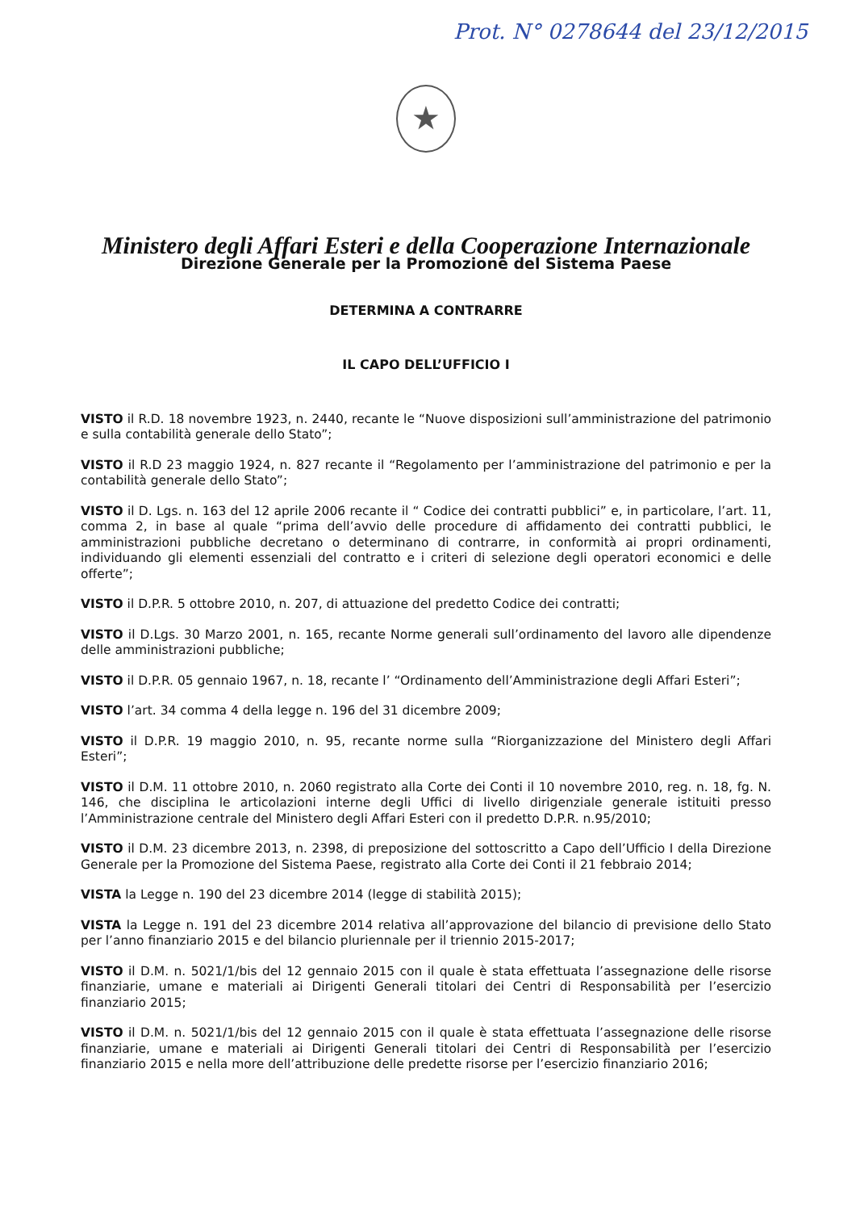Prot. N° 0278644 del 23/12/2015
★
Ministero degli Affari Esteri e della Cooperazione Internazionale
Direzione Generale per la Promozione del Sistema Paese
DETERMINA A CONTRARRE
IL CAPO DELL’UFFICIO I
VISTO il R.D. 18 novembre 1923, n. 2440, recante le “Nuove disposizioni sull’amministrazione del patrimonio e sulla contabilità generale dello Stato”;
VISTO il R.D 23 maggio 1924, n. 827 recante il “Regolamento per l’amministrazione del patrimonio e per la contabilità generale dello Stato”;
VISTO il D. Lgs. n. 163 del 12 aprile 2006 recante il “ Codice dei contratti pubblici” e, in particolare, l’art. 11, comma 2, in base al quale “prima dell’avvio delle procedure di affidamento dei contratti pubblici, le amministrazioni pubbliche decretano o determinano di contrarre, in conformità ai propri ordinamenti, individuando gli elementi essenziali del contratto e i criteri di selezione degli operatori economici e delle offerte”;
VISTO il D.P.R. 5 ottobre 2010, n. 207, di attuazione del predetto Codice dei contratti;
VISTO il D.Lgs. 30 Marzo 2001, n. 165, recante Norme generali sull’ordinamento del lavoro alle dipendenze delle amministrazioni pubbliche;
VISTO il D.P.R. 05 gennaio 1967, n. 18, recante l’ “Ordinamento dell’Amministrazione degli Affari Esteri”;
VISTO l’art. 34 comma 4 della legge n. 196 del 31 dicembre 2009;
VISTO il D.P.R. 19 maggio 2010, n. 95, recante norme sulla “Riorganizzazione del Ministero degli Affari Esteri”;
VISTO il D.M. 11 ottobre 2010, n. 2060 registrato alla Corte dei Conti il 10 novembre 2010, reg. n. 18, fg. N. 146, che disciplina le articolazioni interne degli Uffici di livello dirigenziale generale istituiti presso l’Amministrazione centrale del Ministero degli Affari Esteri con il predetto D.P.R. n.95/2010;
VISTO il D.M. 23 dicembre 2013, n. 2398, di preposizione del sottoscritto a Capo dell’Ufficio I della Direzione Generale per la Promozione del Sistema Paese, registrato alla Corte dei Conti il 21 febbraio 2014;
VISTA la Legge n. 190 del 23 dicembre 2014 (legge di stabilità 2015);
VISTA la Legge n. 191 del 23 dicembre 2014 relativa all’approvazione del bilancio di previsione dello Stato per l’anno finanziario 2015 e del bilancio pluriennale per il triennio 2015-2017;
VISTO il D.M. n. 5021/1/bis del 12 gennaio 2015 con il quale è stata effettuata l’assegnazione delle risorse finanziarie, umane e materiali ai Dirigenti Generali titolari dei Centri di Responsabilità per l’esercizio finanziario 2015;
VISTO il D.M. n. 5021/1/bis del 12 gennaio 2015 con il quale è stata effettuata l’assegnazione delle risorse finanziarie, umane e materiali ai Dirigenti Generali titolari dei Centri di Responsabilità per l’esercizio finanziario 2015 e nella more dell’attribuzione delle predette risorse per l’esercizio finanziario 2016;